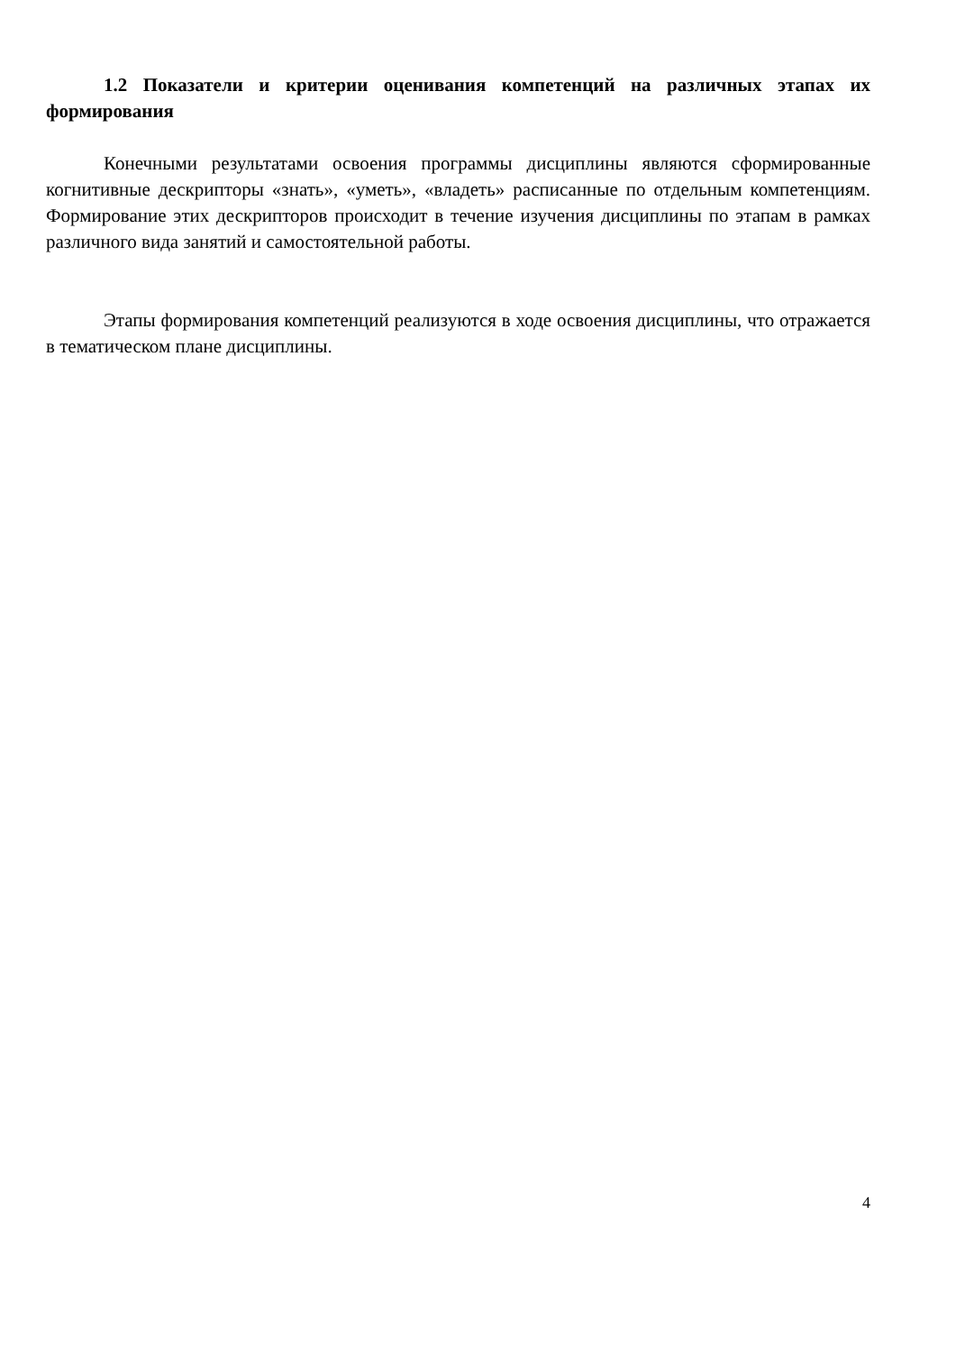1.2 Показатели и критерии оценивания компетенций на различных этапах их формирования
Конечными результатами освоения программы дисциплины являются сформированные когнитивные дескрипторы «знать», «уметь», «владеть» расписанные по отдельным компетенциям. Формирование этих дескрипторов происходит в течение изучения дисциплины по этапам в рамках различного вида занятий и самостоятельной работы.
Этапы формирования компетенций реализуются в ходе освоения дисциплины, что отражается в тематическом плане дисциплины.
4